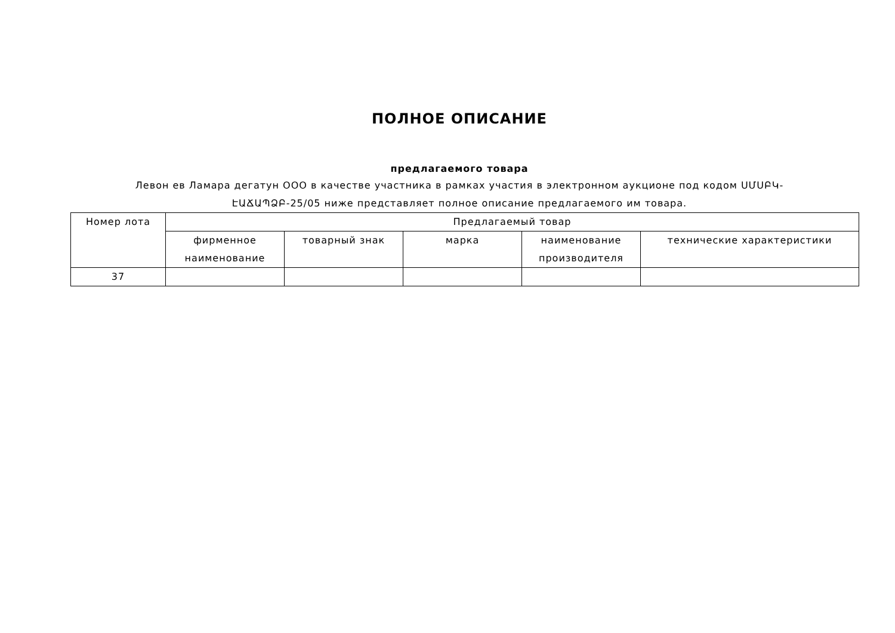ПОЛНОЕ ОПИСАНИЕ
предлагаемого товара
Левон ев Ламара дегатун ООО в качестве участника в рамках участия в электронном аукционе под кодом ՍՄՍԲԿ-ԷԱՃԱՊՁԲ-25/05 ниже представляет полное описание предлагаемого им товара.
| Номер лота | Предлагаемый товар | | | | |
| --- | --- | --- | --- | --- | --- |
| | фирменное наименование | товарный знак | марка | наименование производителя | технические характеристики |
| 37 | | | | | |